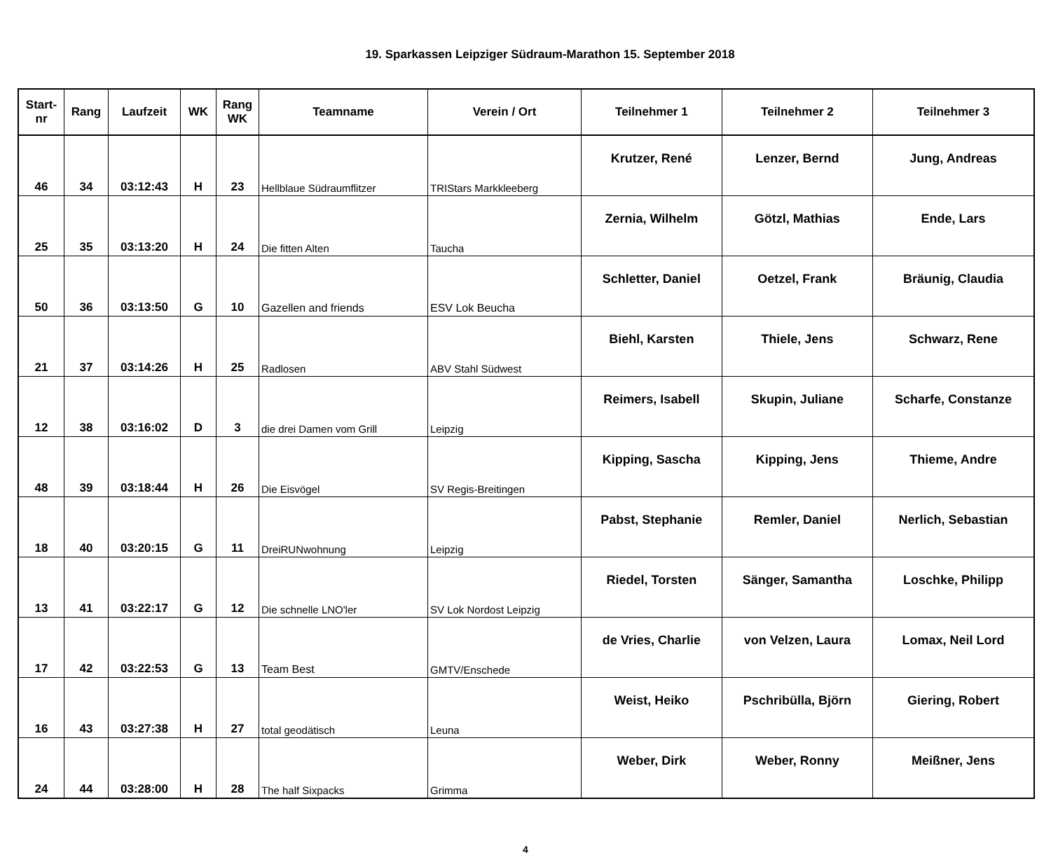19. Sparkassen Leipziger Südraum-Marathon 15. September 2018
| Start- nr | Rang | Laufzeit | WK | Rang WK | Teamname | Verein / Ort | Teilnehmer 1 | Teilnehmer 2 | Teilnehmer 3 |
| --- | --- | --- | --- | --- | --- | --- | --- | --- | --- |
| 46 | 34 | 03:12:43 | H | 23 | Hellblaue Südraumflitzer | TRIStars Markkleeberg | Krutzer, René | Lenzer, Bernd | Jung, Andreas |
| 25 | 35 | 03:13:20 | H | 24 | Die fitten Alten | Taucha | Zernia, Wilhelm | Götzl, Mathias | Ende, Lars |
| 50 | 36 | 03:13:50 | G | 10 | Gazellen and friends | ESV Lok Beucha | Schletter, Daniel | Oetzel, Frank | Bräunig, Claudia |
| 21 | 37 | 03:14:26 | H | 25 | Radlosen | ABV Stahl Südwest | Biehl, Karsten | Thiele, Jens | Schwarz, Rene |
| 12 | 38 | 03:16:02 | D | 3 | die drei Damen vom Grill | Leipzig | Reimers, Isabell | Skupin, Juliane | Scharfe, Constanze |
| 48 | 39 | 03:18:44 | H | 26 | Die Eisvögel | SV Regis-Breitingen | Kipping, Sascha | Kipping, Jens | Thieme, Andre |
| 18 | 40 | 03:20:15 | G | 11 | DreiRUNwohnung | Leipzig | Pabst, Stephanie | Remler, Daniel | Nerlich, Sebastian |
| 13 | 41 | 03:22:17 | G | 12 | Die schnelle LNO'ler | SV Lok Nordost Leipzig | Riedel, Torsten | Sänger, Samantha | Loschke, Philipp |
| 17 | 42 | 03:22:53 | G | 13 | Team Best | GMTV/Enschede | de Vries, Charlie | von Velzen, Laura | Lomax, Neil Lord |
| 16 | 43 | 03:27:38 | H | 27 | total geodätisch | Leuna | Weist, Heiko | Pschribülla, Björn | Giering, Robert |
| 24 | 44 | 03:28:00 | H | 28 | The half Sixpacks | Grimma | Weber, Dirk | Weber, Ronny | Meißner, Jens |
4